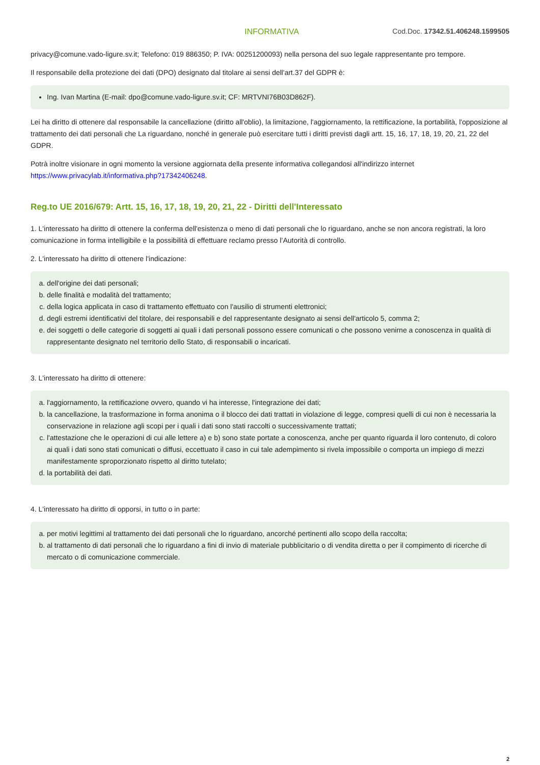INFORMATIVA Cod.Doc. 17342.51.406248.1599505
privacy@comune.vado-ligure.sv.it; Telefono: 019 886350; P. IVA: 00251200093) nella persona del suo legale rappresentante pro tempore.
Il responsabile della protezione dei dati (DPO) designato dal titolare ai sensi dell'art.37 del GDPR è:
Ing. Ivan Martina (E-mail: dpo@comune.vado-ligure.sv.it; CF: MRTVNI76B03D862F).
Lei ha diritto di ottenere dal responsabile la cancellazione (diritto all'oblio), la limitazione, l'aggiornamento, la rettificazione, la portabilità, l'opposizione al trattamento dei dati personali che La riguardano, nonché in generale può esercitare tutti i diritti previsti dagli artt. 15, 16, 17, 18, 19, 20, 21, 22 del GDPR.
Potrà inoltre visionare in ogni momento la versione aggiornata della presente informativa collegandosi all'indirizzo internet https://www.privacylab.it/informativa.php?17342406248.
Reg.to UE 2016/679: Artt. 15, 16, 17, 18, 19, 20, 21, 22 - Diritti dell'Interessato
1. L'interessato ha diritto di ottenere la conferma dell'esistenza o meno di dati personali che lo riguardano, anche se non ancora registrati, la loro comunicazione in forma intelligibile e la possibilità di effettuare reclamo presso l’Autorità di controllo.
2. L'interessato ha diritto di ottenere l'indicazione:
a. dell'origine dei dati personali;
b. delle finalità e modalità del trattamento;
c. della logica applicata in caso di trattamento effettuato con l'ausilio di strumenti elettronici;
d. degli estremi identificativi del titolare, dei responsabili e del rappresentante designato ai sensi dell'articolo 5, comma 2;
e. dei soggetti o delle categorie di soggetti ai quali i dati personali possono essere comunicati o che possono venirne a conoscenza in qualità di rappresentante designato nel territorio dello Stato, di responsabili o incaricati.
3. L'interessato ha diritto di ottenere:
a. l'aggiornamento, la rettificazione ovvero, quando vi ha interesse, l'integrazione dei dati;
b. la cancellazione, la trasformazione in forma anonima o il blocco dei dati trattati in violazione di legge, compresi quelli di cui non è necessaria la conservazione in relazione agli scopi per i quali i dati sono stati raccolti o successivamente trattati;
c. l'attestazione che le operazioni di cui alle lettere a) e b) sono state portate a conoscenza, anche per quanto riguarda il loro contenuto, di coloro ai quali i dati sono stati comunicati o diffusi, eccettuato il caso in cui tale adempimento si rivela impossibile o comporta un impiego di mezzi manifestamente sproporzionato rispetto al diritto tutelato;
d. la portabilità dei dati.
4. L'interessato ha diritto di opporsi, in tutto o in parte:
a. per motivi legittimi al trattamento dei dati personali che lo riguardano, ancorché pertinenti allo scopo della raccolta;
b. al trattamento di dati personali che lo riguardano a fini di invio di materiale pubblicitario o di vendita diretta o per il compimento di ricerche di mercato o di comunicazione commerciale.
2